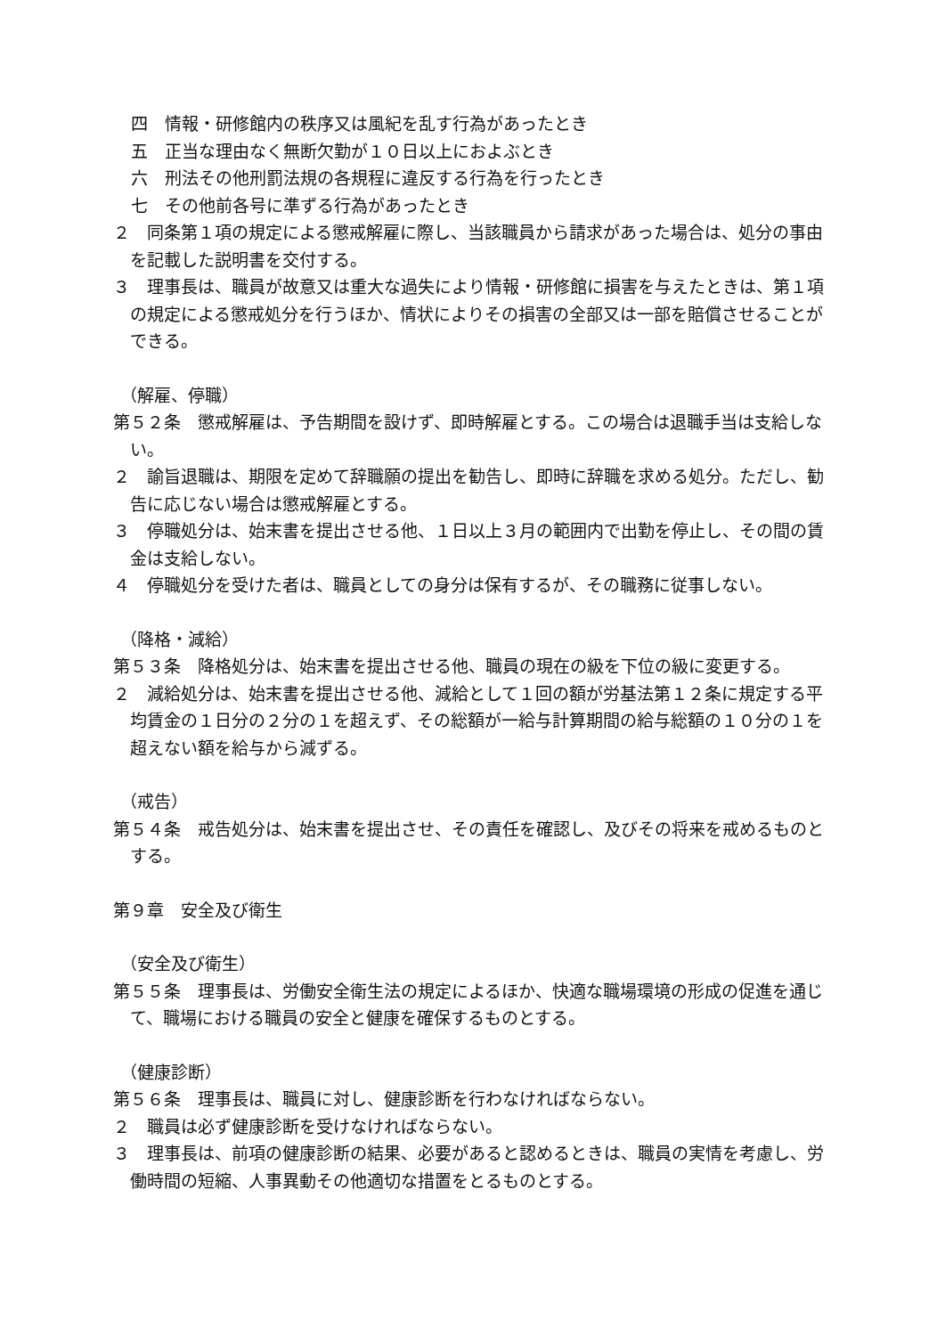四　情報・研修館内の秩序又は風紀を乱す行為があったとき
五　正当な理由なく無断欠勤が１０日以上におよぶとき
六　刑法その他刑罰法規の各規程に違反する行為を行ったとき
七　その他前各号に準ずる行為があったとき
２　同条第１項の規定による懲戒解雇に際し、当該職員から請求があった場合は、処分の事由を記載した説明書を交付する。
３　理事長は、職員が故意又は重大な過失により情報・研修館に損害を与えたときは、第１項の規定による懲戒処分を行うほか、情状によりその損害の全部又は一部を賠償させることができる。
（解雇、停職）
第５２条　懲戒解雇は、予告期間を設けず、即時解雇とする。この場合は退職手当は支給しない。
２　諭旨退職は、期限を定めて辞職願の提出を勧告し、即時に辞職を求める処分。ただし、勧告に応じない場合は懲戒解雇とする。
３　停職処分は、始末書を提出させる他、１日以上３月の範囲内で出勤を停止し、その間の賃金は支給しない。
４　停職処分を受けた者は、職員としての身分は保有するが、その職務に従事しない。
（降格・減給）
第５３条　降格処分は、始末書を提出させる他、職員の現在の級を下位の級に変更する。
２　減給処分は、始末書を提出させる他、減給として１回の額が労基法第１２条に規定する平均賃金の１日分の２分の１を超えず、その総額が一給与計算期間の給与総額の１０分の１を超えない額を給与から減ずる。
（戒告）
第５４条　戒告処分は、始末書を提出させ、その責任を確認し、及びその将来を戒めるものとする。
第９章　安全及び衛生
（安全及び衛生）
第５５条　理事長は、労働安全衛生法の規定によるほか、快適な職場環境の形成の促進を通じて、職場における職員の安全と健康を確保するものとする。
（健康診断）
第５６条　理事長は、職員に対し、健康診断を行わなければならない。
２　職員は必ず健康診断を受けなければならない。
３　理事長は、前項の健康診断の結果、必要があると認めるときは、職員の実情を考慮し、労働時間の短縮、人事異動その他適切な措置をとるものとする。